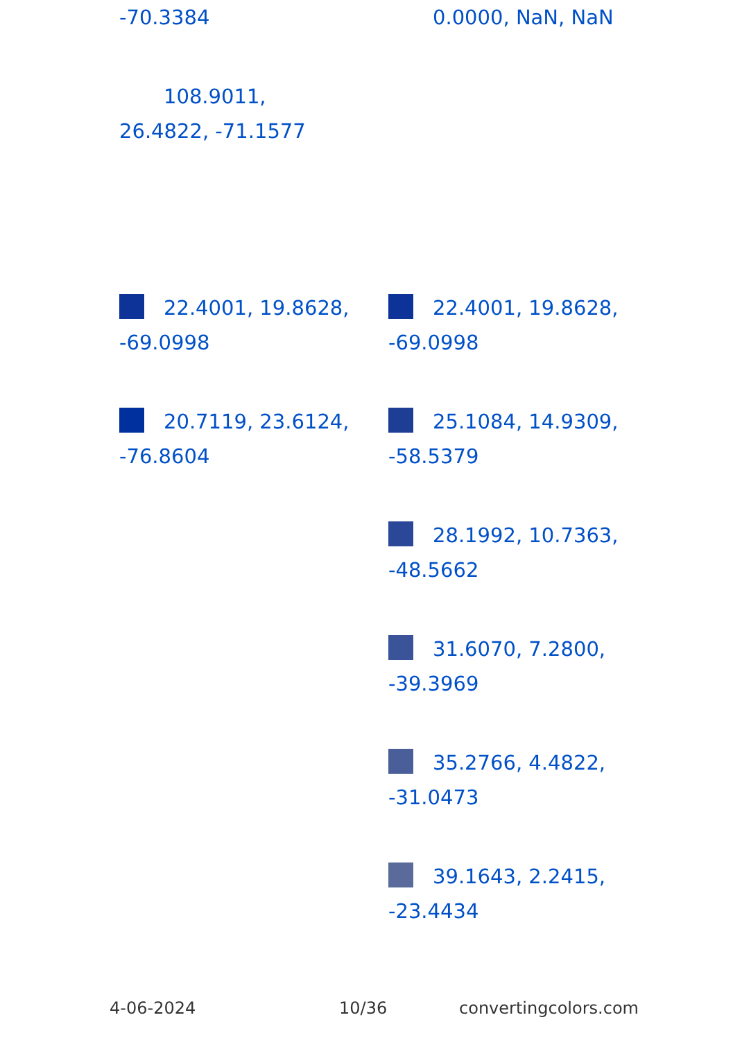-70.3384 0.0000, NaN, NaN
108.9011, 26.4822, -71.1577
22.4001, 19.8628, -69.0998
22.4001, 19.8628, -69.0998
20.7119, 23.6124, -76.8604
25.1084, 14.9309, -58.5379
28.1992, 10.7363, -48.5662
31.6070, 7.2800, -39.3969
35.2766, 4.4822, -31.0473
39.1643, 2.2415, -23.4434
4-06-2024 10/36 convertingcolors.com